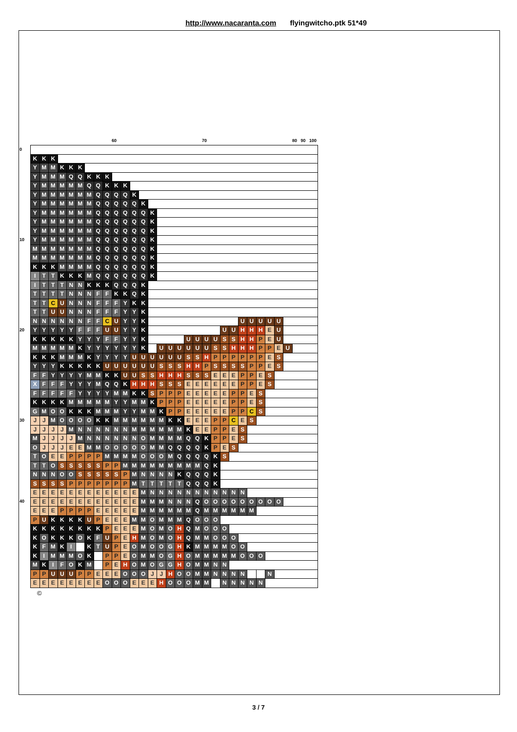http://www.nacaranta.com flyingwitcho.ptk 51*49
| | | | | | | | | | | 60 | | | | | | | | | | 70 | | | | | | | | | | 80 | 90 | 100 |
| 0 | | | | | | | | | | | | | | | | | | | | | | | | | | | | | | | | |
| | K | K | K | | | | | | | | | | | | | | | | | | | | | | | | | | | | | |
| | Y | M | M | K | K | K | | | | | | | | | | | | | | | | | | | | | | | | | | |
| | Y | M | M | M | Q | Q | K | K | K | | | | | | | | | | | | | | | | | | | | | | | |
| | Y | M | M | M | M | M | Q | Q | K | K | K | | | | | | | | | | | | | | | | | | | | | |
| | Y | M | M | M | M | M | M | Q | Q | Q | Q | K | | | | | | | | | | | | | | | | | | | | |
| | Y | M | M | M | M | M | M | Q | Q | Q | Q | Q | K | | | | | | | | | | | | | | | | | | | |
| | Y | M | M | M | M | M | M | Q | Q | Q | Q | Q | Q | K | | | | | | | | | | | | | | | | | | |
| | Y | M | M | M | M | M | M | Q | Q | Q | Q | Q | Q | K | | | | | | | | | | | | | | | | | | |
| | Y | M | M | M | M | M | M | Q | Q | Q | Q | Q | Q | K | | | | | | | | | | | | | | | | | | |
| 10 | Y | M | M | M | M | M | M | Q | Q | Q | Q | Q | Q | K | | | | | | | | | | | | | | | | | | |
| | M | M | M | M | M | M | M | Q | Q | Q | Q | Q | Q | K | | | | | | | | | | | | | | | | | | |
| | M | M | M | M | M | M | M | Q | Q | Q | Q | Q | Q | K | | | | | | | | | | | | | | | | | | |
| | K | K | K | M | M | M | M | Q | Q | Q | Q | Q | Q | K | | | | | | | | | | | | | | | | | | |
| | I | T | T | K | K | K | M | Q | Q | Q | Q | Q | Q | K | | | | | | | | | | | | | | | | | | |
| | I | T | T | T | N | N | K | K | K | Q | Q | Q | K | | | | | | | | | | | | | | | | | | | |
| | T | T | T | T | N | N | N | F | F | K | K | Q | K | | | | | | | | | | | | | | | | | | | |
| | T | T | C | U | N | N | N | F | F | F | Y | K | K | | | | | | | | | | | | | | | | | | | |
| | T | T | U | U | N | N | N | F | F | F | Y | Y | K | | | | | | | | | | | | | | | | | | | |
| | N | N | N | N | N | N | F | F | C | U | Y | Y | K | | | | | | | | | | | U | U | U | U | U | | | | |
| 20 | Y | Y | Y | Y | Y | F | F | F | U | U | Y | Y | K | | | | | | | | | U | U | H | H | H | E | U | | | | |
| | K | K | K | K | K | Y | Y | Y | F | F | Y | Y | K | | | | | U | U | U | U | S | S | H | H | P | E | U | | | | |
| | M | M | M | M | M | K | Y | Y | Y | Y | Y | Y | K | | U | U | U | U | U | U | S | S | H | H | H | P | P | E | U | | | |
| | K | K | K | M | M | M | K | Y | Y | Y | Y | U | U | U | U | U | U | S | S | H | P | P | P | P | P | P | E | S | | | | |
| | Y | Y | Y | K | K | K | K | K | U | U | U | U | U | U | S | S | S | H | H | P | S | S | S | S | P | P | E | S | | | | |
| | F | F | Y | Y | Y | Y | M | M | K | K | U | U | S | S | H | H | H | S | S | S | E | E | E | P | P | E | S | | | | | |
| | X | F | F | F | Y | Y | Y | M | Q | Q | K | H | H | H | S | S | S | E | E | E | E | E | E | P | P | E | S | | | | | |
| | F | F | F | F | F | Y | Y | Y | Y | M | M | K | K | S | P | P | P | E | E | E | E | E | P | P | E | S | | | | | | |
| | K | K | K | K | M | M | M | M | M | Y | Y | M | M | K | P | P | P | E | E | E | E | E | P | P | E | S | | | | | | |
| | G | M | O | O | K | K | K | M | M | M | Y | Y | M | M | K | P | P | E | E | E | E | E | P | P | C | S | | | | | | |
| 30 | J | J | M | O | O | O | O | K | K | M | M | M | M | M | M | K | K | E | E | E | P | P | C | E | S | | | | | | | |
| | J | J | J | J | M | N | N | N | N | N | N | M | M | M | M | M | M | K | E | E | P | P | E | S | | | | | | | | |
| | M | J | J | J | J | M | N | N | N | N | N | N | O | M | M | M | M | Q | Q | K | P | P | E | S | | | | | | | | |
| | O | J | J | J | E | E | M | M | O | O | O | O | O | M | M | Q | Q | Q | Q | K | P | E | S | | | | | | | | | |
| | T | O | E | E | P | P | P | P | M | M | M | M | O | O | O | M | Q | Q | Q | Q | K | S | | | | | | | | | | |
| | T | T | O | S | S | S | S | S | P | P | M | M | M | M | M | M | M | M | M | Q | K | | | | | | | | | | | |
| | N | N | N | O | O | S | S | S | S | S | P | M | N | N | N | N | K | Q | Q | Q | K | | | | | | | | | | | |
| | S | S | S | S | P | P | P | P | P | P | P | M | T | T | T | T | T | Q | Q | Q | K | | | | | | | | | | | |
| | E | E | E | E | E | E | E | E | E | E | E | E | M | N | N | N | N | N | N | N | N | N | N | N | | | | | | | | |
| 40 | E | E | E | E | E | E | E | E | E | E | E | E | M | M | M | N | N | N | Q | O | O | O | O | O | O | O | O | O | | | | |
| | E | E | E | P | P | P | P | E | E | E | E | E | M | M | M | M | M | M | Q | M | M | M | M | M | M | | | | | | | |
| | P | U | K | K | K | K | U | P | E | E | E | M | M | O | M | M | M | Q | O | O | O | | | | | | | | | | | |
| | K | K | K | K | K | K | K | K | P | E | E | E | M | O | M | O | H | Q | M | O | O | O | | | | | | | | | | |
| | K | O | K | K | K | O | K | F | U | P | E | H | M | O | M | O | H | Q | M | M | O | O | O | | | | | | | | | |
| | K | F | M | K | I | | K | T | U | P | E | O | M | O | O | G | H | K | M | M | M | M | O | O | | | | | | | | |
| | K | I | M | M | M | O | K | | P | P | E | O | M | M | O | G | H | O | M | M | M | M | M | O | O | O | | | | | | |
| | M | K | I | F | O | K | M | | P | E | H | O | M | O | G | G | H | O | M | M | N | N | | | | | | | | | | |
| | P | P | U | U | U | P | P | E | E | E | O | O | O | J | J | H | O | O | M | M | N | N | N | N | | | N | | | | | |
| | E | E | E | E | E | E | E | E | O | O | O | E | E | E | H | O | O | O | M | M | | N | N | N | N | N | | | | | | |
©
3 / 7